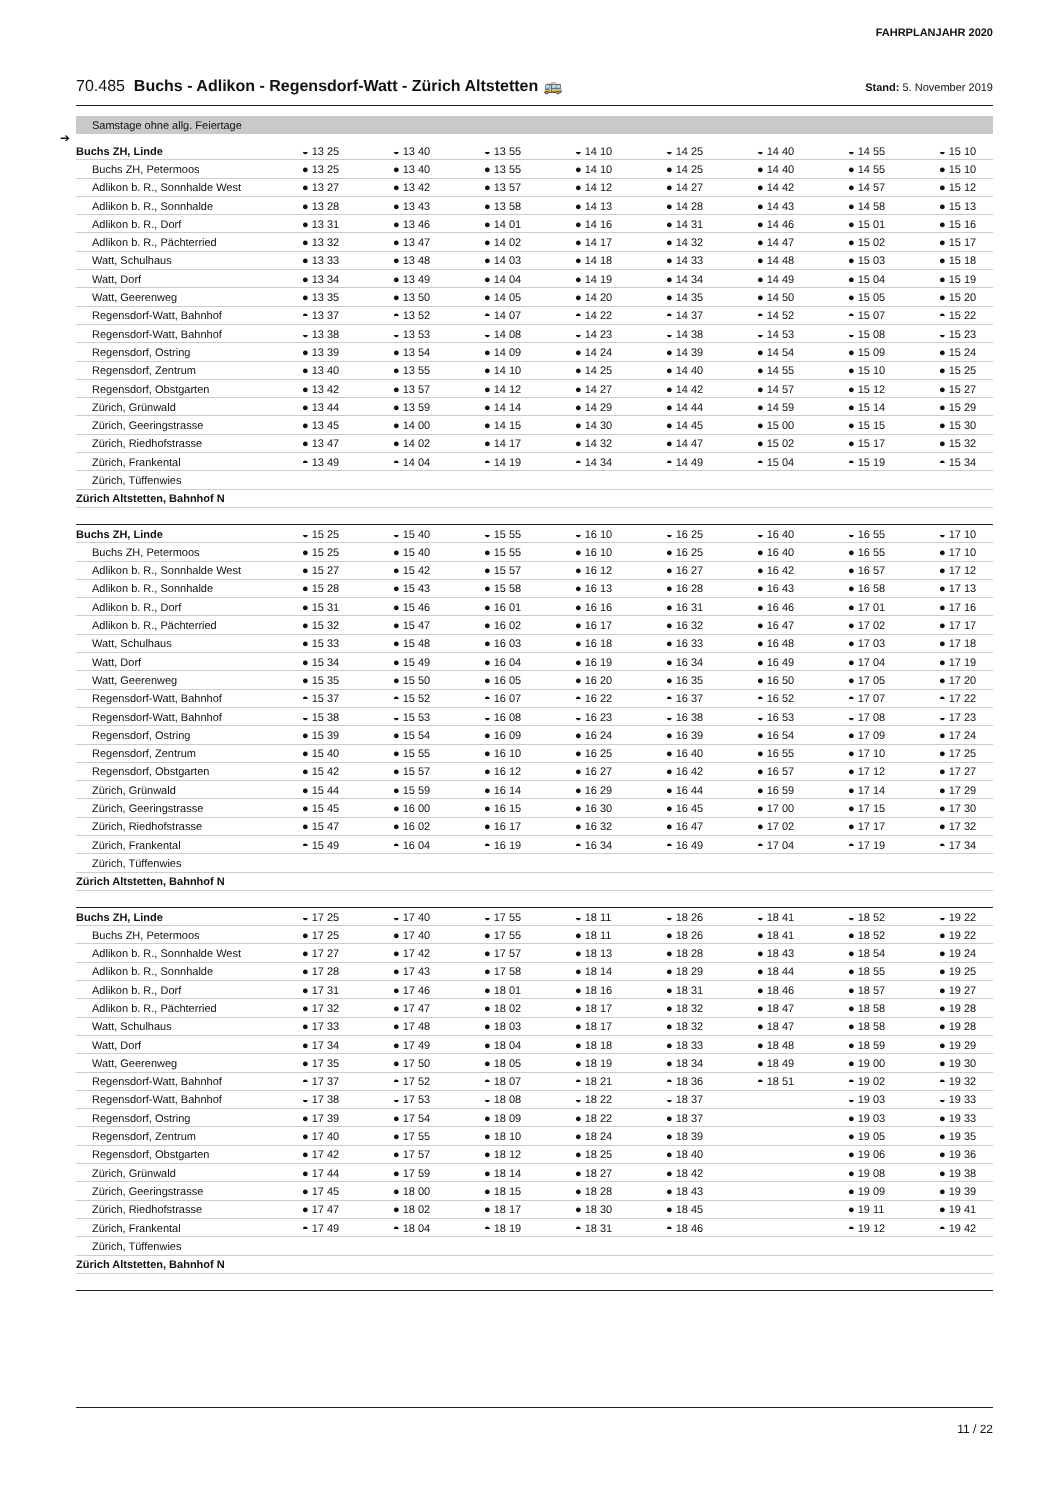FAHRPLANJAHR 2020
70.485 Buchs - Adlikon - Regensdorf-Watt - Zürich Altstetten 🚌
Stand: 5. November 2019
Samstage ohne allg. Feiertage
➔
| Buchs ZH, Linde | ◒ 13 25 | ◒ 13 40 | ◒ 13 55 | ◒ 14 10 | ◒ 14 25 | ◒ 14 40 | ◒ 14 55 | ◒ 15 10 |
| Buchs ZH, Petermoos | ● 13 25 | ● 13 40 | ● 13 55 | ● 14 10 | ● 14 25 | ● 14 40 | ● 14 55 | ● 15 10 |
| Adlikon b. R., Sonnhalde West | ● 13 27 | ● 13 42 | ● 13 57 | ● 14 12 | ● 14 27 | ● 14 42 | ● 14 57 | ● 15 12 |
| Adlikon b. R., Sonnhalde | ● 13 28 | ● 13 43 | ● 13 58 | ● 14 13 | ● 14 28 | ● 14 43 | ● 14 58 | ● 15 13 |
| Adlikon b. R., Dorf | ● 13 31 | ● 13 46 | ● 14 01 | ● 14 16 | ● 14 31 | ● 14 46 | ● 15 01 | ● 15 16 |
| Adlikon b. R., Pächterried | ● 13 32 | ● 13 47 | ● 14 02 | ● 14 17 | ● 14 32 | ● 14 47 | ● 15 02 | ● 15 17 |
| Watt, Schulhaus | ● 13 33 | ● 13 48 | ● 14 03 | ● 14 18 | ● 14 33 | ● 14 48 | ● 15 03 | ● 15 18 |
| Watt, Dorf | ● 13 34 | ● 13 49 | ● 14 04 | ● 14 19 | ● 14 34 | ● 14 49 | ● 15 04 | ● 15 19 |
| Watt, Geerenweg | ● 13 35 | ● 13 50 | ● 14 05 | ● 14 20 | ● 14 35 | ● 14 50 | ● 15 05 | ● 15 20 |
| Regensdorf-Watt, Bahnhof | ◓ 13 37 | ◓ 13 52 | ◓ 14 07 | ◓ 14 22 | ◓ 14 37 | ◓ 14 52 | ◓ 15 07 | ◓ 15 22 |
| Regensdorf-Watt, Bahnhof | ◒ 13 38 | ◒ 13 53 | ◒ 14 08 | ◒ 14 23 | ◒ 14 38 | ◒ 14 53 | ◒ 15 08 | ◒ 15 23 |
| Regensdorf, Ostring | ● 13 39 | ● 13 54 | ● 14 09 | ● 14 24 | ● 14 39 | ● 14 54 | ● 15 09 | ● 15 24 |
| Regensdorf, Zentrum | ● 13 40 | ● 13 55 | ● 14 10 | ● 14 25 | ● 14 40 | ● 14 55 | ● 15 10 | ● 15 25 |
| Regensdorf, Obstgarten | ● 13 42 | ● 13 57 | ● 14 12 | ● 14 27 | ● 14 42 | ● 14 57 | ● 15 12 | ● 15 27 |
| Zürich, Grünwald | ● 13 44 | ● 13 59 | ● 14 14 | ● 14 29 | ● 14 44 | ● 14 59 | ● 15 14 | ● 15 29 |
| Zürich, Geeringstrasse | ● 13 45 | ● 14 00 | ● 14 15 | ● 14 30 | ● 14 45 | ● 15 00 | ● 15 15 | ● 15 30 |
| Zürich, Riedhofstrasse | ● 13 47 | ● 14 02 | ● 14 17 | ● 14 32 | ● 14 47 | ● 15 02 | ● 15 17 | ● 15 32 |
| Zürich, Frankental | ◓ 13 49 | ◓ 14 04 | ◓ 14 19 | ◓ 14 34 | ◓ 14 49 | ◓ 15 04 | ◓ 15 19 | ◓ 15 34 |
| Zürich, Tüffenwies | | | | | | | | |
| Zürich Altstetten, Bahnhof N | | | | | | | | |
| Buchs ZH, Linde | ◒ 15 25 | ◒ 15 40 | ◒ 15 55 | ◒ 16 10 | ◒ 16 25 | ◒ 16 40 | ◒ 16 55 | ◒ 17 10 |
| Buchs ZH, Petermoos | ● 15 25 | ● 15 40 | ● 15 55 | ● 16 10 | ● 16 25 | ● 16 40 | ● 16 55 | ● 17 10 |
| Adlikon b. R., Sonnhalde West | ● 15 27 | ● 15 42 | ● 15 57 | ● 16 12 | ● 16 27 | ● 16 42 | ● 16 57 | ● 17 12 |
| Adlikon b. R., Sonnhalde | ● 15 28 | ● 15 43 | ● 15 58 | ● 16 13 | ● 16 28 | ● 16 43 | ● 16 58 | ● 17 13 |
| Adlikon b. R., Dorf | ● 15 31 | ● 15 46 | ● 16 01 | ● 16 16 | ● 16 31 | ● 16 46 | ● 17 01 | ● 17 16 |
| Adlikon b. R., Pächterried | ● 15 32 | ● 15 47 | ● 16 02 | ● 16 17 | ● 16 32 | ● 16 47 | ● 17 02 | ● 17 17 |
| Watt, Schulhaus | ● 15 33 | ● 15 48 | ● 16 03 | ● 16 18 | ● 16 33 | ● 16 48 | ● 17 03 | ● 17 18 |
| Watt, Dorf | ● 15 34 | ● 15 49 | ● 16 04 | ● 16 19 | ● 16 34 | ● 16 49 | ● 17 04 | ● 17 19 |
| Watt, Geerenweg | ● 15 35 | ● 15 50 | ● 16 05 | ● 16 20 | ● 16 35 | ● 16 50 | ● 17 05 | ● 17 20 |
| Regensdorf-Watt, Bahnhof | ◓ 15 37 | ◓ 15 52 | ◓ 16 07 | ◓ 16 22 | ◓ 16 37 | ◓ 16 52 | ◓ 17 07 | ◓ 17 22 |
| Regensdorf-Watt, Bahnhof | ◒ 15 38 | ◒ 15 53 | ◒ 16 08 | ◒ 16 23 | ◒ 16 38 | ◒ 16 53 | ◒ 17 08 | ◒ 17 23 |
| Regensdorf, Ostring | ● 15 39 | ● 15 54 | ● 16 09 | ● 16 24 | ● 16 39 | ● 16 54 | ● 17 09 | ● 17 24 |
| Regensdorf, Zentrum | ● 15 40 | ● 15 55 | ● 16 10 | ● 16 25 | ● 16 40 | ● 16 55 | ● 17 10 | ● 17 25 |
| Regensdorf, Obstgarten | ● 15 42 | ● 15 57 | ● 16 12 | ● 16 27 | ● 16 42 | ● 16 57 | ● 17 12 | ● 17 27 |
| Zürich, Grünwald | ● 15 44 | ● 15 59 | ● 16 14 | ● 16 29 | ● 16 44 | ● 16 59 | ● 17 14 | ● 17 29 |
| Zürich, Geeringstrasse | ● 15 45 | ● 16 00 | ● 16 15 | ● 16 30 | ● 16 45 | ● 17 00 | ● 17 15 | ● 17 30 |
| Zürich, Riedhofstrasse | ● 15 47 | ● 16 02 | ● 16 17 | ● 16 32 | ● 16 47 | ● 17 02 | ● 17 17 | ● 17 32 |
| Zürich, Frankental | ◓ 15 49 | ◓ 16 04 | ◓ 16 19 | ◓ 16 34 | ◓ 16 49 | ◓ 17 04 | ◓ 17 19 | ◓ 17 34 |
| Zürich, Tüffenwies | | | | | | | | |
| Zürich Altstetten, Bahnhof N | | | | | | | | |
| Buchs ZH, Linde | ◒ 17 25 | ◒ 17 40 | ◒ 17 55 | ◒ 18 11 | ◒ 18 26 | ◒ 18 41 | ◒ 18 52 | ◒ 19 22 |
| Buchs ZH, Petermoos | ● 17 25 | ● 17 40 | ● 17 55 | ● 18 11 | ● 18 26 | ● 18 41 | ● 18 52 | ● 19 22 |
| Adlikon b. R., Sonnhalde West | ● 17 27 | ● 17 42 | ● 17 57 | ● 18 13 | ● 18 28 | ● 18 43 | ● 18 54 | ● 19 24 |
| Adlikon b. R., Sonnhalde | ● 17 28 | ● 17 43 | ● 17 58 | ● 18 14 | ● 18 29 | ● 18 44 | ● 18 55 | ● 19 25 |
| Adlikon b. R., Dorf | ● 17 31 | ● 17 46 | ● 18 01 | ● 18 16 | ● 18 31 | ● 18 46 | ● 18 57 | ● 19 27 |
| Adlikon b. R., Pächterried | ● 17 32 | ● 17 47 | ● 18 02 | ● 18 17 | ● 18 32 | ● 18 47 | ● 18 58 | ● 19 28 |
| Watt, Schulhaus | ● 17 33 | ● 17 48 | ● 18 03 | ● 18 17 | ● 18 32 | ● 18 47 | ● 18 58 | ● 19 28 |
| Watt, Dorf | ● 17 34 | ● 17 49 | ● 18 04 | ● 18 18 | ● 18 33 | ● 18 48 | ● 18 59 | ● 19 29 |
| Watt, Geerenweg | ● 17 35 | ● 17 50 | ● 18 05 | ● 18 19 | ● 18 34 | ● 18 49 | ● 19 00 | ● 19 30 |
| Regensdorf-Watt, Bahnhof | ◓ 17 37 | ◓ 17 52 | ◓ 18 07 | ◓ 18 21 | ◓ 18 36 | ◓ 18 51 | ◓ 19 02 | ◓ 19 32 |
| Regensdorf-Watt, Bahnhof | ◒ 17 38 | ◒ 17 53 | ◒ 18 08 | ◒ 18 22 | ◒ 18 37 | | ◒ 19 03 | ◒ 19 33 |
| Regensdorf, Ostring | ● 17 39 | ● 17 54 | ● 18 09 | ● 18 22 | ● 18 37 | | ● 19 03 | ● 19 33 |
| Regensdorf, Zentrum | ● 17 40 | ● 17 55 | ● 18 10 | ● 18 24 | ● 18 39 | | ● 19 05 | ● 19 35 |
| Regensdorf, Obstgarten | ● 17 42 | ● 17 57 | ● 18 12 | ● 18 25 | ● 18 40 | | ● 19 06 | ● 19 36 |
| Zürich, Grünwald | ● 17 44 | ● 17 59 | ● 18 14 | ● 18 27 | ● 18 42 | | ● 19 08 | ● 19 38 |
| Zürich, Geeringstrasse | ● 17 45 | ● 18 00 | ● 18 15 | ● 18 28 | ● 18 43 | | ● 19 09 | ● 19 39 |
| Zürich, Riedhofstrasse | ● 17 47 | ● 18 02 | ● 18 17 | ● 18 30 | ● 18 45 | | ● 19 11 | ● 19 41 |
| Zürich, Frankental | ◓ 17 49 | ◓ 18 04 | ◓ 18 19 | ◓ 18 31 | ◓ 18 46 | | ◓ 19 12 | ◓ 19 42 |
| Zürich, Tüffenwies | | | | | | | | |
| Zürich Altstetten, Bahnhof N | | | | | | | | |
11 / 22